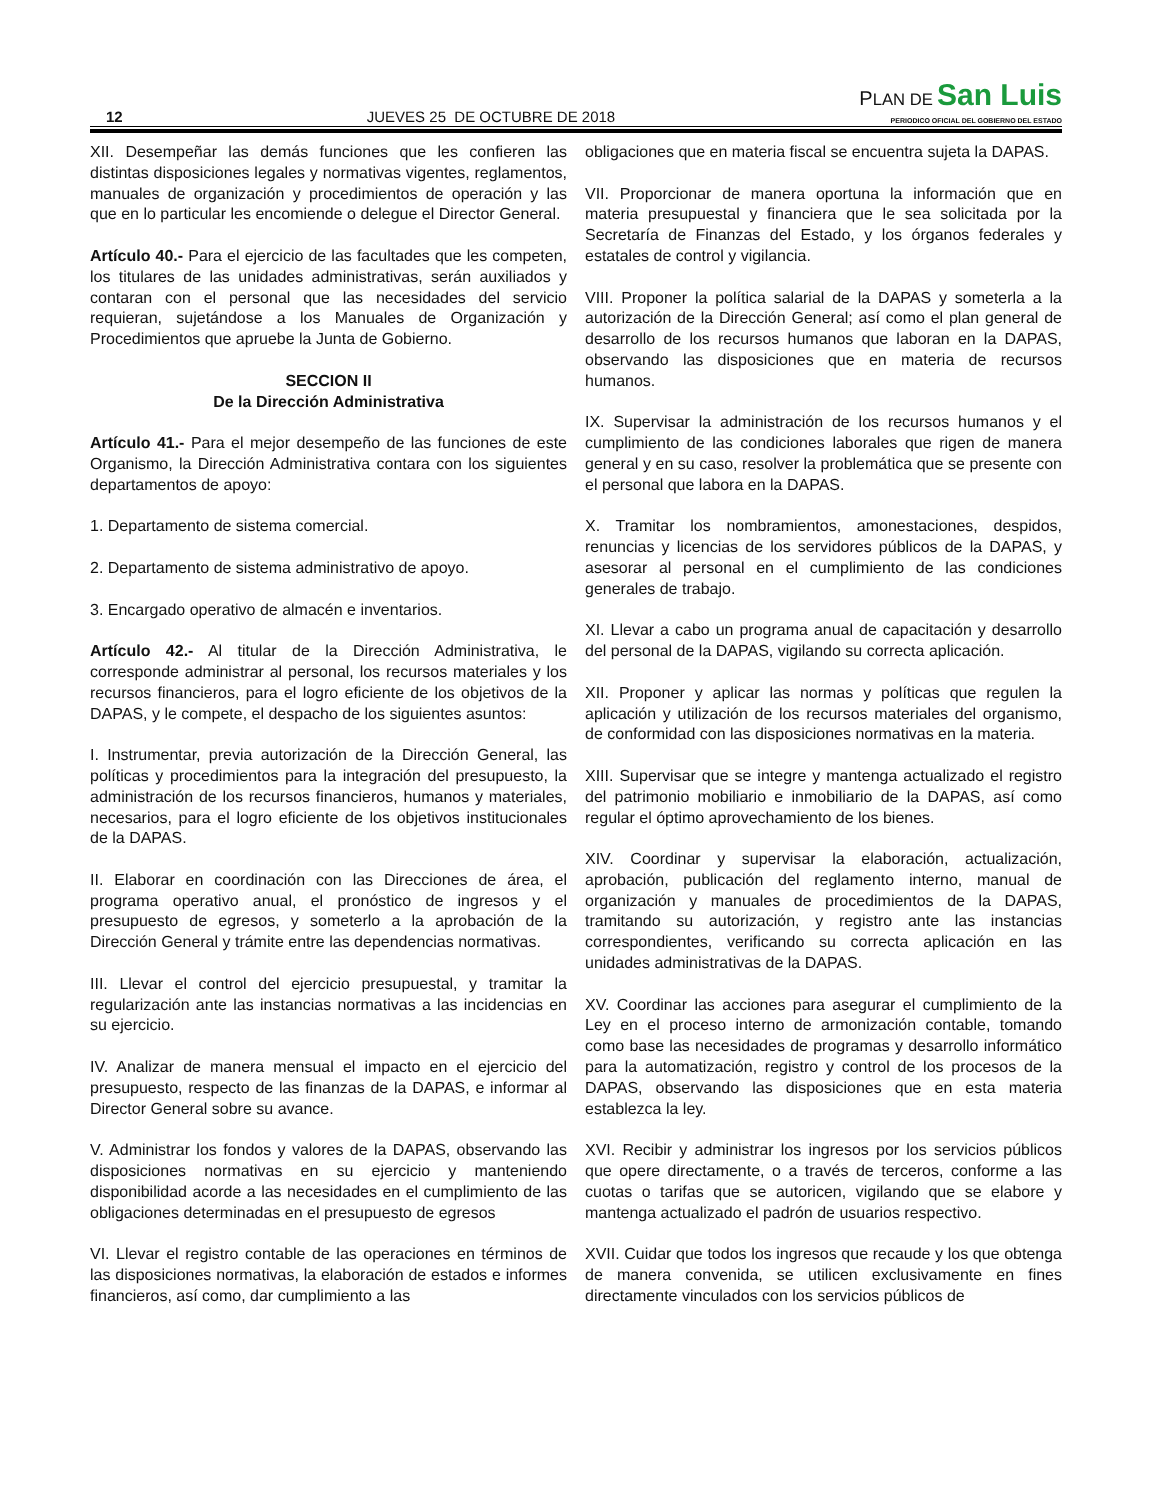12 JUEVES 25 DE OCTUBRE DE 2018
PLAN DE San Luis
PERIODICO OFICIAL DEL GOBIERNO DEL ESTADO
XII. Desempeñar las demás funciones que les confieren las distintas disposiciones legales y normativas vigentes, reglamentos, manuales de organización y procedimientos de operación y las que en lo particular les encomiende o delegue el Director General.
Artículo 40.- Para el ejercicio de las facultades que les competen, los titulares de las unidades administrativas, serán auxiliados y contaran con el personal que las necesidades del servicio requieran, sujetándose a los Manuales de Organización y Procedimientos que apruebe la Junta de Gobierno.
SECCION II
De la Dirección Administrativa
Artículo 41.- Para el mejor desempeño de las funciones de este Organismo, la Dirección Administrativa contara con los siguientes departamentos de apoyo:
1. Departamento de sistema comercial.
2. Departamento de sistema administrativo de apoyo.
3. Encargado operativo de almacén e inventarios.
Artículo 42.- Al titular de la Dirección Administrativa, le corresponde administrar al personal, los recursos materiales y los recursos financieros, para el logro eficiente de los objetivos de la DAPAS, y le compete, el despacho de los siguientes asuntos:
I. Instrumentar, previa autorización de la Dirección General, las políticas y procedimientos para la integración del presupuesto, la administración de los recursos financieros, humanos y materiales, necesarios, para el logro eficiente de los objetivos institucionales de la DAPAS.
II. Elaborar en coordinación con las Direcciones de área, el programa operativo anual, el pronóstico de ingresos y el presupuesto de egresos, y someterlo a la aprobación de la Dirección General y trámite entre las dependencias normativas.
III. Llevar el control del ejercicio presupuestal, y tramitar la regularización ante las instancias normativas a las incidencias en su ejercicio.
IV. Analizar de manera mensual el impacto en el ejercicio del presupuesto, respecto de las finanzas de la DAPAS, e informar al Director General sobre su avance.
V. Administrar los fondos y valores de la DAPAS, observando las disposiciones normativas en su ejercicio y manteniendo disponibilidad acorde a las necesidades en el cumplimiento de las obligaciones determinadas en el presupuesto de egresos
VI. Llevar el registro contable de las operaciones en términos de las disposiciones normativas, la elaboración de estados e informes financieros, así como, dar cumplimiento a las
obligaciones que en materia fiscal se encuentra sujeta la DAPAS.
VII. Proporcionar de manera oportuna la información que en materia presupuestal y financiera que le sea solicitada por la Secretaría de Finanzas del Estado, y los órganos federales y estatales de control y vigilancia.
VIII. Proponer la política salarial de la DAPAS y someterla a la autorización de la Dirección General; así como el plan general de desarrollo de los recursos humanos que laboran en la DAPAS, observando las disposiciones que en materia de recursos humanos.
IX. Supervisar la administración de los recursos humanos y el cumplimiento de las condiciones laborales que rigen de manera general y en su caso, resolver la problemática que se presente con el personal que labora en la DAPAS.
X. Tramitar los nombramientos, amonestaciones, despidos, renuncias y licencias de los servidores públicos de la DAPAS, y asesorar al personal en el cumplimiento de las condiciones generales de trabajo.
XI. Llevar a cabo un programa anual de capacitación y desarrollo del personal de la DAPAS, vigilando su correcta aplicación.
XII. Proponer y aplicar las normas y políticas que regulen la aplicación y utilización de los recursos materiales del organismo, de conformidad con las disposiciones normativas en la materia.
XIII. Supervisar que se integre y mantenga actualizado el registro del patrimonio mobiliario e inmobiliario de la DAPAS, así como regular el óptimo aprovechamiento de los bienes.
XIV. Coordinar y supervisar la elaboración, actualización, aprobación, publicación del reglamento interno, manual de organización y manuales de procedimientos de la DAPAS, tramitando su autorización, y registro ante las instancias correspondientes, verificando su correcta aplicación en las unidades administrativas de la DAPAS.
XV. Coordinar las acciones para asegurar el cumplimiento de la Ley en el proceso interno de armonización contable, tomando como base las necesidades de programas y desarrollo informático para la automatización, registro y control de los procesos de la DAPAS, observando las disposiciones que en esta materia establezca la ley.
XVI. Recibir y administrar los ingresos por los servicios públicos que opere directamente, o a través de terceros, conforme a las cuotas o tarifas que se autoricen, vigilando que se elabore y mantenga actualizado el padrón de usuarios respectivo.
XVII. Cuidar que todos los ingresos que recaude y los que obtenga de manera convenida, se utilicen exclusivamente en fines directamente vinculados con los servicios públicos de